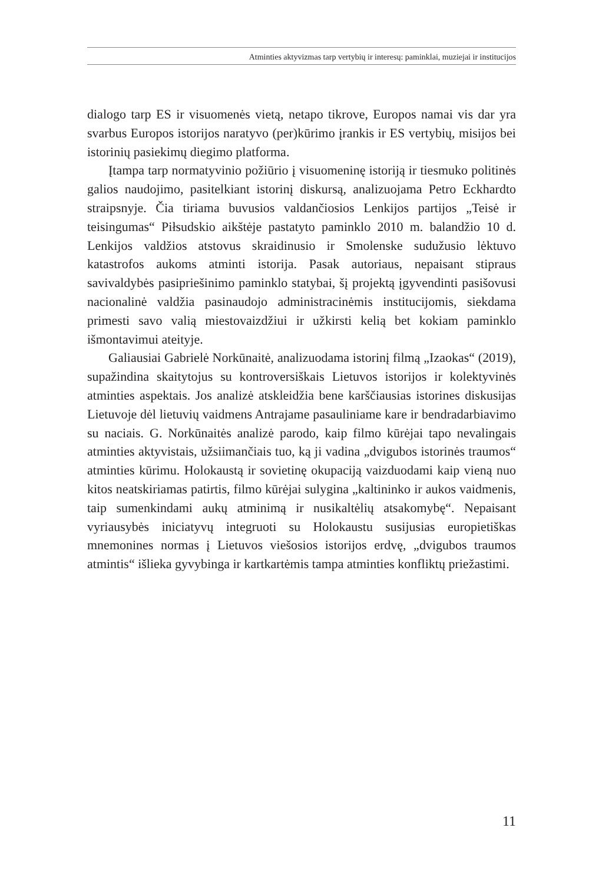Atminties aktyvizmas tarp vertybių ir interesų: paminklai, muziejai ir institucijos
dialogo tarp ES ir visuomenės vietą, netapo tikrove, Europos namai vis dar yra svarbus Europos istorijos naratyvo (per)kūrimo įrankis ir ES vertybių, misijos bei istorinių pasiekimų diegimo platforma.
Įtampa tarp normatyvinio požiūrio į visuomeninę istoriją ir tiesmuko politinės galios naudojimo, pasitelkiant istorinį diskursą, analizuojama Petro Eckhardto straipsnyje. Čia tiriama buvusios valdančiosios Lenkijos partijos „Teisė ir teisingumas“ Piłsudskio aikštėje pastatyto paminklo 2010 m. balandžio 10 d. Lenkijos valdžios atstovus skraidinusio ir Smolenske sudužusio lėktuvo katastrofos aukoms atminti istorija. Pasak autoriaus, nepaisant stipraus savivaldybės pasipriešinimo paminklo statybai, šį projektą įgyvendinti pasišovusi nacionalinė valdžia pasinaudojo administracinėmis institucijomis, siekdama primesti savo valią miestovaizdžiui ir užkirsti kelią bet kokiam paminklo išmontavimui ateityje.
Galiausiai Gabrielė Norkūnaitė, analizuodama istorinį filmą „Izaokas“ (2019), supažindina skaitytojus su kontroversiškais Lietuvos istorijos ir kolektyvinės atminties aspektais. Jos analizė atskleidžia bene karščiausias istorines diskusijas Lietuvoje dėl lietuvių vaidmens Antrajame pasauliniame kare ir bendradarbiavimo su naciais. G. Norkūnaitės analizė parodo, kaip filmo kūrėjai tapo nevalingais atminties aktyvistais, užsiimančiais tuo, ką ji vadina „dvigubos istorinės traumos“ atminties kūrimu. Holokaustą ir sovietinę okupaciją vaizduodami kaip vieną nuo kitos neatskiriamas patirtis, filmo kūrėjai sulygina „kaltininko ir aukos vaidmenis, taip sumenkindami aukų atminimą ir nusikaltėlių atsakomybę“. Nepaisant vyriausybės iniciatyvų integruoti su Holokaustu susijusias europietiškas mnemonines normas į Lietuvos viešosios istorijos erdvę, „dvigubos traumos atmintis“ išlieka gyvybinga ir kartkartėmis tampa atminties konfliktų priežastimi.
11